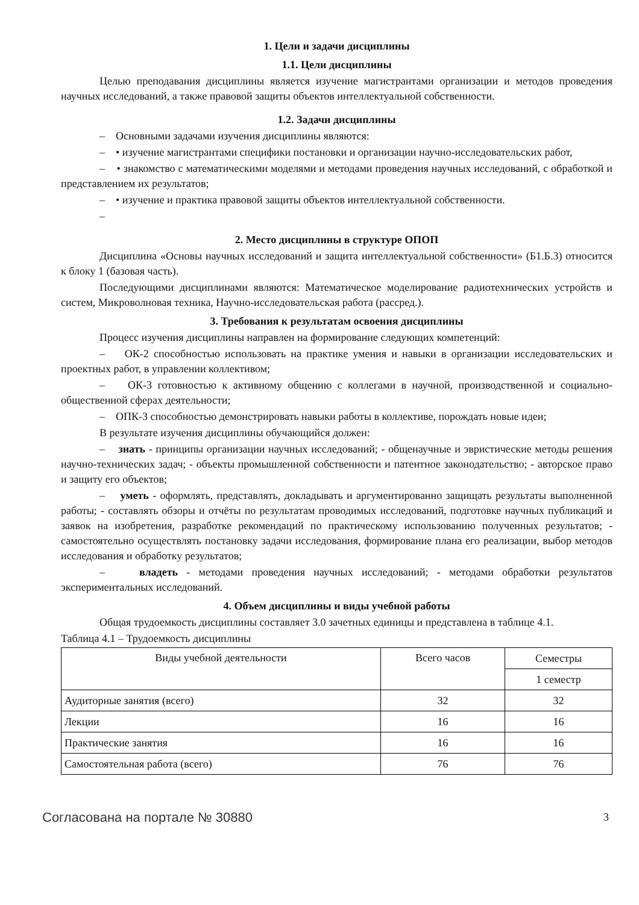1. Цели и задачи дисциплины
1.1. Цели дисциплины
Целью преподавания дисциплины является изучение магистрантами организации и методов проведения научных исследований, а также правовой защиты объектов интеллектуальной собственности.
1.2. Задачи дисциплины
– Основными задачами изучения дисциплины являются:
– • изучение магистрантами специфики постановки и организации научно-исследовательских работ,
– • знакомство с математическими моделями и методами проведения научных исследований, с обработкой и представлением их результатов;
– • изучение и практика правовой защиты объектов интеллектуальной собственности.
–
2. Место дисциплины в структуре ОПОП
Дисциплина «Основы научных исследований и защита интеллектуальной собственности» (Б1.Б.3) относится к блоку 1 (базовая часть).
Последующими дисциплинами являются: Математическое моделирование радиотехнических устройств и систем, Микроволновая техника, Научно-исследовательская работа (рассред.).
3. Требования к результатам освоения дисциплины
Процесс изучения дисциплины направлен на формирование следующих компетенций:
– ОК-2 способностью использовать на практике умения и навыки в организации исследовательских и проектных работ, в управлении коллективом;
– ОК-3 готовностью к активному общению с коллегами в научной, производственной и социально-общественной сферах деятельности;
– ОПК-3 способностью демонстрировать навыки работы в коллективе, порождать новые идеи;
В результате изучения дисциплины обучающийся должен:
– знать - принципы организации научных исследований; - общенаучные и эвристические методы решения научно-технических задач; - объекты промышленной собственности и патентное законодательство; - авторское право и защиту его объектов;
– уметь - оформлять, представлять, докладывать и аргументированно защищать результаты выполненной работы; - составлять обзоры и отчёты по результатам проводимых исследований, подготовке научных публикаций и заявок на изобретения, разработке рекомендаций по практическому использованию полученных результатов; - самостоятельно осуществлять постановку задачи исследования, формирование плана его реализации, выбор методов исследования и обработку результатов;
– владеть - методами проведения научных исследований; - методами обработки результатов экспериментальных исследований.
4. Объем дисциплины и виды учебной работы
Общая трудоемкость дисциплины составляет 3.0 зачетных единицы и представлена в таблице 4.1.
Таблица 4.1 – Трудоемкость дисциплины
| Виды учебной деятельности | Всего часов | Семестры |
| --- | --- | --- |
| | | 1 семестр |
| Аудиторные занятия (всего) | 32 | 32 |
| Лекции | 16 | 16 |
| Практические занятия | 16 | 16 |
| Самостоятельная работа (всего) | 76 | 76 |
Согласована на портале № 30880 3